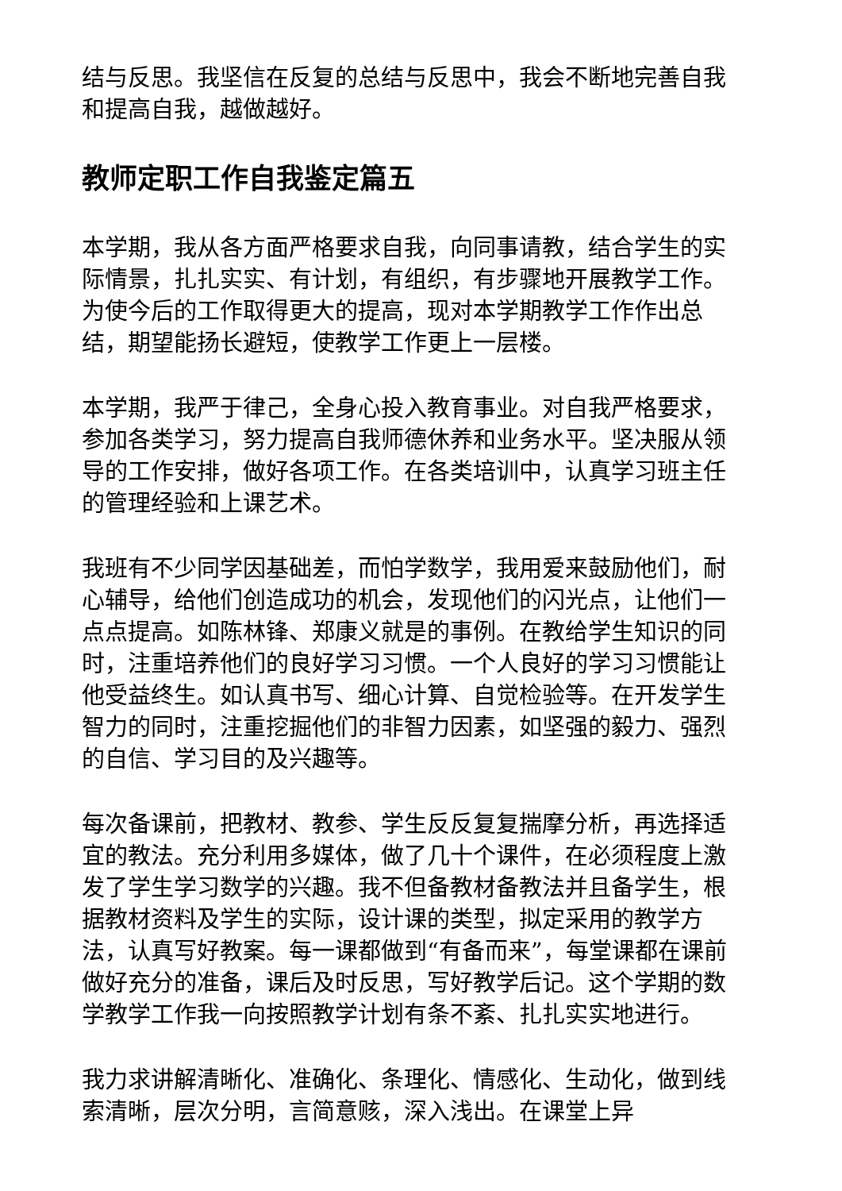结与反思。我坚信在反复的总结与反思中，我会不断地完善自我和提高自我，越做越好。
教师定职工作自我鉴定篇五
本学期，我从各方面严格要求自我，向同事请教，结合学生的实际情景，扎扎实实、有计划，有组织，有步骤地开展教学工作。为使今后的工作取得更大的提高，现对本学期教学工作作出总结，期望能扬长避短，使教学工作更上一层楼。
本学期，我严于律己，全身心投入教育事业。对自我严格要求，参加各类学习，努力提高自我师德休养和业务水平。坚决服从领导的工作安排，做好各项工作。在各类培训中，认真学习班主任的管理经验和上课艺术。
我班有不少同学因基础差，而怕学数学，我用爱来鼓励他们，耐心辅导，给他们创造成功的机会，发现他们的闪光点，让他们一点点提高。如陈林锋、郑康义就是的事例。在教给学生知识的同时，注重培养他们的良好学习习惯。一个人良好的学习习惯能让他受益终生。如认真书写、细心计算、自觉检验等。在开发学生智力的同时，注重挖掘他们的非智力因素，如坚强的毅力、强烈的自信、学习目的及兴趣等。
每次备课前，把教材、教参、学生反反复复揣摩分析，再选择适宜的教法。充分利用多媒体，做了几十个课件，在必须程度上激发了学生学习数学的兴趣。我不但备教材备教法并且备学生，根据教材资料及学生的实际，设计课的类型，拟定采用的教学方法，认真写好教案。每一课都做到“有备而来”，每堂课都在课前做好充分的准备，课后及时反思，写好教学后记。这个学期的数学教学工作我一向按照教学计划有条不紊、扎扎实实地进行。
我力求讲解清晰化、准确化、条理化、情感化、生动化，做到线索清晰，层次分明，言简意赅，深入浅出。在课堂上异